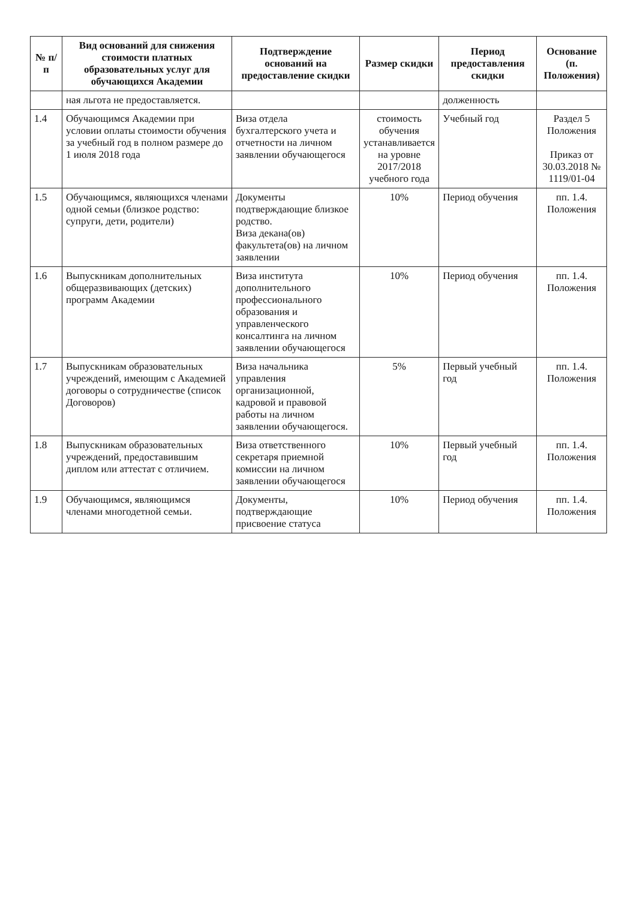| № п/п | Вид оснований для снижения стоимости платных образовательных услуг для обучающихся Академии | Подтверждение оснований на предоставление скидки | Размер скидки | Период предоставления скидки | Основание (п. Положения) |
| --- | --- | --- | --- | --- | --- |
| | ная льгота не предоставляется. | | | долженность | |
| 1.4 | Обучающимся Академии при условии оплаты стоимости обучения за учебный год в полном размере до 1 июля 2018 года | Виза отдела бухгалтерского учета и отчетности на личном заявлении обучающегося | стоимость обучения устанавливается на уровне 2017/2018 учебного года | Учебный год | Раздел 5 Положения Приказ от 30.03.2018 № 1119/01-04 |
| 1.5 | Обучающимся, являющихся членами одной семьи (близкое родство: супруги, дети, родители) | Документы подтверждающие близкое родство. Виза декана(ов) факультета(ов) на личном заявлении | 10% | Период обучения | пп. 1.4. Положения |
| 1.6 | Выпускникам дополнительных общеразвивающих (детских) программ Академии | Виза института дополнительного профессионального образования и управленческого консалтинга на личном заявлении обучающегося | 10% | Период обучения | пп. 1.4. Положения |
| 1.7 | Выпускникам образовательных учреждений, имеющим с Академией договоры о сотрудничестве (список Договоров) | Виза начальника управления организационной, кадровой и правовой работы на личном заявлении обучающегося. | 5% | Первый учебный год | пп. 1.4. Положения |
| 1.8 | Выпускникам образовательных учреждений, предоставившим диплом или аттестат с отличием. | Виза ответственного секретаря приемной комиссии на личном заявлении обучающегося | 10% | Первый учебный год | пп. 1.4. Положения |
| 1.9 | Обучающимся, являющимся членами многодетной семьи. | Документы, подтверждающие присвоение статуса | 10% | Период обучения | пп. 1.4. Положения |